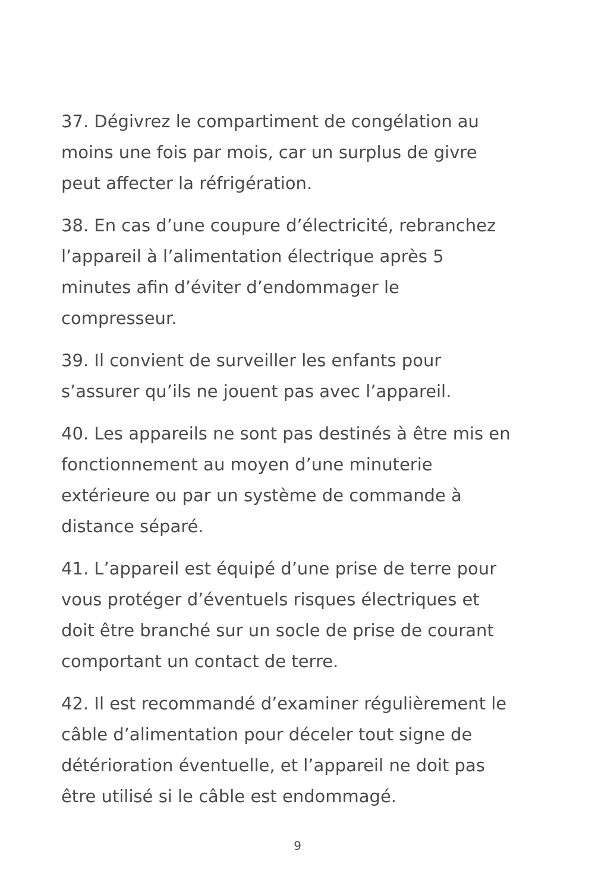37. Dégivrez le compartiment de congélation au
moins une fois par mois, car un surplus de givre
peut affecter la réfrigération.
38. En cas d’une coupure d’électricité, rebranchez
l’appareil à l’alimentation électrique après 5
minutes afin d’éviter d’endommager le
compresseur.
39. Il convient de surveiller les enfants pour
s’assurer qu’ils ne jouent pas avec l’appareil.
40. Les appareils ne sont pas destinés à être mis en
fonctionnement au moyen d’une minuterie
extérieure ou par un système de commande à
distance séparé.
41. L’appareil est équipé d’une prise de terre pour
vous protéger d’éventuels risques électriques et
doit être branché sur un socle de prise de courant
comportant un contact de terre.
42. Il est recommandé d’examiner régulièrement le
câble d’alimentation pour déceler tout signe de
détérioration éventuelle, et l’appareil ne doit pas
être utilisé si le câble est endommagé.
9